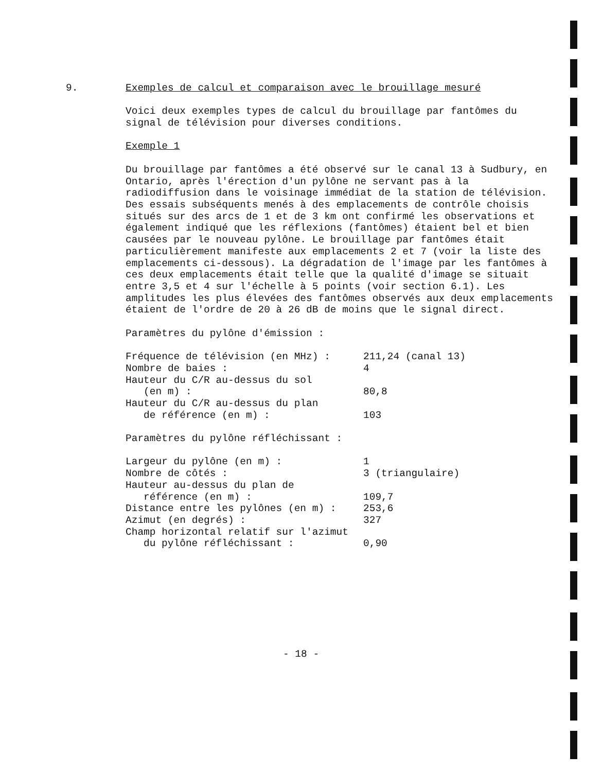9.
Exemples de calcul et comparaison avec le brouillage mesuré
Voici deux exemples types de calcul du brouillage par fantômes du signal de télévision pour diverses conditions.
Exemple 1
Du brouillage par fantômes a été observé sur le canal 13 à Sudbury, en Ontario, après l'érection d'un pylône ne servant pas à la radiodiffusion dans le voisinage immédiat de la station de télévision. Des essais subséquents menés à des emplacements de contrôle choisis situés sur des arcs de 1 et de 3 km ont confirmé les observations et également indiqué que les réflexions (fantômes) étaient bel et bien causées par le nouveau pylône. Le brouillage par fantômes était particulièrement manifeste aux emplacements 2 et 7 (voir la liste des emplacements ci-dessous). La dégradation de l'image par les fantômes à ces deux emplacements était telle que la qualité d'image se situait entre 3,5 et 4 sur l'échelle à 5 points (voir section 6.1). Les amplitudes les plus élevées des fantômes observés aux deux emplacements étaient de l'ordre de 20 à 26 dB de moins que le signal direct.
Paramètres du pylône d'émission :
| Fréquence de télévision (en MHz) : | 211,24 (canal 13) |
| Nombre de baies : | 4 |
| Hauteur du C/R au-dessus du sol (en m) : | 80,8 |
| Hauteur du C/R au-dessus du plan de référence (en m) : | 103 |
Paramètres du pylône réfléchissant :
| Largeur du pylône (en m) : | 1 |
| Nombre de côtés : | 3 (triangulaire) |
| Hauteur au-dessus du plan de référence (en m) : | 109,7 |
| Distance entre les pylônes (en m) : | 253,6 |
| Azimut (en degrés) : | 327 |
| Champ horizontal relatif sur l'azimut du pylône réfléchissant : | 0,90 |
- 18 -